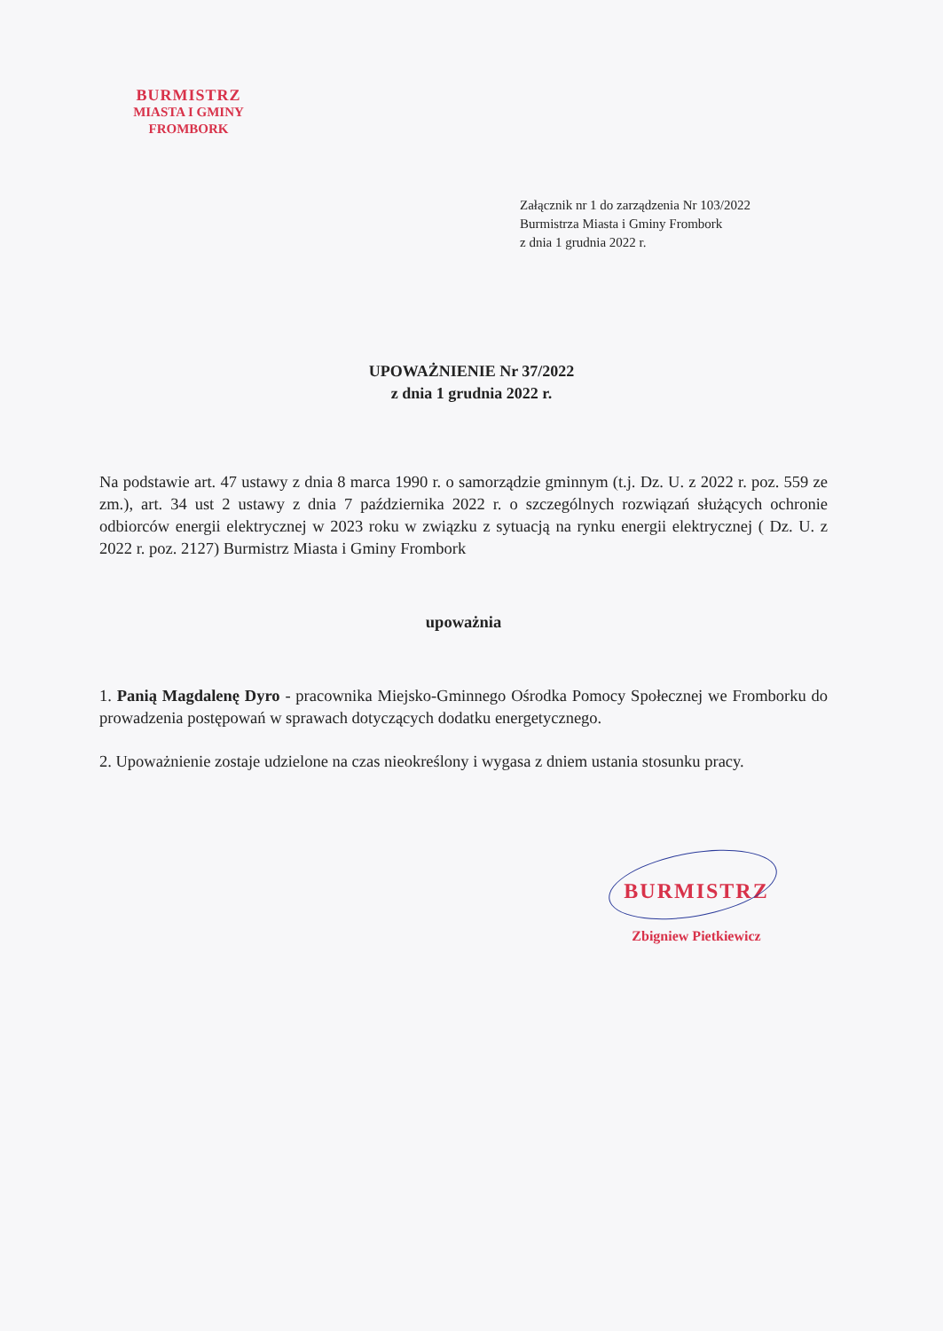BURMISTRZ
MIASTA I GMINY
FROMBORK
Załącznik nr 1 do zarządzenia Nr 103/2022
Burmistrza Miasta i Gminy Frombork
z dnia 1 grudnia 2022 r.
UPOWAŻNIENIE Nr 37/2022
z dnia 1 grudnia 2022 r.
Na podstawie art. 47 ustawy z dnia 8 marca 1990 r. o samorządzie gminnym (t.j. Dz. U. z 2022 r. poz. 559 ze zm.), art. 34 ust 2 ustawy z dnia 7 października 2022 r. o szczególnych rozwiązań służących ochronie odbiorców energii elektrycznej w 2023 roku w związku z sytuacją na rynku energii elektrycznej ( Dz. U. z 2022 r. poz. 2127) Burmistrz Miasta i Gminy Frombork
upoważnia
1. Panią Magdalenę Dyro - pracownika Miejsko-Gminnego Ośrodka Pomocy Społecznej we Fromborku do prowadzenia postępowań w sprawach dotyczących dodatku energetycznego.
2. Upoważnienie zostaje udzielone na czas nieokreślony i wygasa z dniem ustania stosunku pracy.
BURMISTRZ
Zbigniew Pietkiewicz